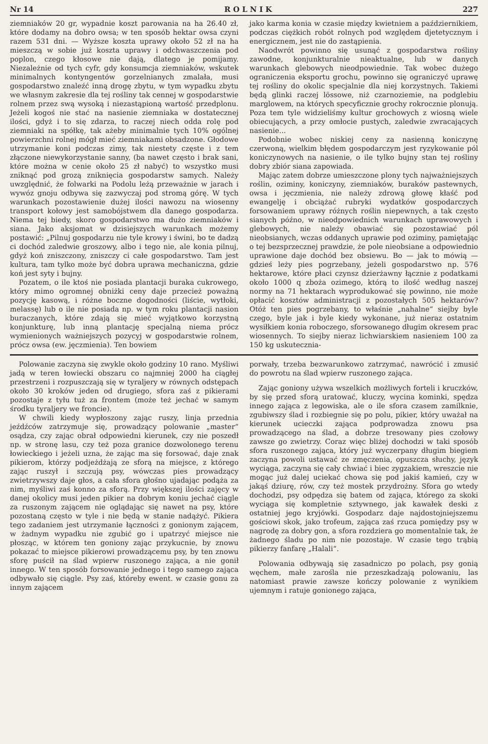Nr 14 R O L N I K 227
ziemniaków 20 gr, wypadnie koszt parowania na ha 26.40 zł, które dodamy na dobro owsa; w ten sposób hektar owsa czyni razem 531 dni. — Wyższe koszta uprawy około 52 zł na ha mieszczą w sobie już koszta uprawy i odchwaszczenia pod poplon, czego kłosowe nie dają, dlatego je pomijamy. Niezależnie od tych cyfr, gdy konsumcja ziemniaków, wskutek minimalnych kontyngentów gorzelnianych zmalała, musi gospodarstwo znaleźć inną drogę zbytu, w tym wypadku zbytu we własnym zakresie dla tej rośliny tak cennej w gospodarstwie rolnem przez swą wysoką i niezastąpioną wartość przedplonu. Jeżeli kogoś nie stać na nasienie ziemniaka w dostatecznej ilości, gdyż i to się zdarza, to raczej niech odda rolę pod ziemniaki na spółkę, tak ażeby minimalnie tych 10% ogólnej powierzchni rolnej mógł mieć ziemniakami obsadzone. Głodowe utrzymanie koni podczas zimy, tak niestety częste i z tem złączone niewykorzystanie sanny, (ba nawet często i brak sani, które można w cenie około 25 zł nabyć) to wszystko musi zniknąć pod grozą zniknięcia gospodarstw samych. Należy uwzględnić, że folwarki na Podolu leżą przeważnie w jarach i wywóz gnoju odbywa się zazwyczaj pod stromą górę. W tych warunkach pozostawienie dużej ilości nawozu na wiosenny transport kołowy jest samobójstwem dla danego gospodarza. Niema tej biedy, skoro gospodarstwo ma dużo ziemniaków i siana. Jako aksjomat w dzisiejszych warunkach możemy postawić: „Pilnuj gospodarzu nie tyle krowy i świni, bo te dadzą ci dochód zaledwie groszowy, albo i tego nie, ale konia pilnuj, gdyż koń zniszczony, zniszczy ci całe gospodarstwo. Tam jest kultura, tam tylko może być dobra uprawa mechaniczna, gdzie koń jest syty i bujny.
Pozatem, o ile ktoś nie posiada plantacji buraka cukrowego, który mimo ogromnej obniżki ceny daje przecież poważną pozycję kasową, i różne boczne dogodności (liście, wytłoki, melassę) lub o ile nie posiada np. w tym roku plantacji nasion buraczanych, które zdają się mieć wyjątkowo korzystną konjunkturę, lub inną plantację specjalną niema prócz wymienionych ważniejszych pozycyj w gospodarstwie rolnem, prócz owsa (ew. jęczmienia). Ten bowiem
jako karma konia w czasie między kwietniem a październikiem, podczas ciężkich robót rolnych pod względem djetetycznym i energicznem, jest nie do zastąpienia.
Naodwrót powinno się usunąć z gospodarstwa rośliny zawodne, konjunkturalnie nieaktualne, lub w danych warunkach glebowych nieodpowiednie. Tak wobec dużego ograniczenia eksportu grochu, powinno się ograniczyć uprawę tej rośliny do okolic specjalnie dla niej korzystnych. Takiemi będą glinki raczej lössowe, niż czarnoziemie, na podglebiu marglowem, na których specyficznie grochy rokrocznie plonują. Poza tem tyle widzieliśmy kultur grochowych z wiosną wiele obiecujących, a przy omłocie pustych, zaledwie zwracających nasienie...
Podobnie wobec niskiej ceny za nasienną koniczynę czerwoną, wielkim błędem gospodarczym jest ryzykowanie pól koniczynowych na nasienie, o ile tylko bujny stan tej rośliny dobry zbiór siana zapowiada.
Mając zatem dobrze umieszczone plony tych najważniejszych roślin, oziminy, koniczyny, ziemniaków, buraków pastewnych, owsa i jęczmienia, nie należy zdrową głowę kłaść pod ewangelję i obciążać rubryki wydatków gospodarczych forsowaniem uprawy różnych roślin niepewnych, a tak często sianych późno, w nieodpowiednich warunkach uprawowych i glebowych, nie należy obawiać się pozostawiać pól nieobsianych, wczas oddanych uprawie pod oziminy, pamiętając o tej bezsprzecznej prawdzie, że pole nieobsiane a odpowiednio uprawione daje dochód bez obsiewu. Bo — jak to mówią — gdzieś leży pies pogrzebany, jeżeli gospodarstwo np. 576 hektarowe, które płaci czynsz dzierżawny łącznie z podatkami około 1000 q zboża ozimego, którą to ilość według naszej normy na 71 hektarach wyprodukować się powinno, nie może opłacić kosztów administracji z pozostałych 505 hektarów? Otóż ten pies pogrzebany, to właśnie „nahalne“ siejby byle czego, byle jak i byle kiedy wykonane, już nieraz ostatnim wysiłkiem konia roboczego, sforsowanego długim okresem prac wiosennych. To siejby nieraz lichwiarskiem nasieniem 100 za 150 kg uskutecznia-
Polowanie zaczyna się zwykle około godziny 10 rano. Myśliwi jadą w teren łowiecki obszaru co najmniej 2000 ha ciągłej przestrzeni i rozpuszczają się w tyraljery w równych odstępach około 30 kroków jeden od drugiego, sfora zaś z pikierami pozostaje z tyłu tuż za frontem (może też jechać w samym środku tyraljery we froncie).
W chwili kiedy wypłoszony zając ruszy, linja przednia jeźdźców zatrzymuje się, prowadzący polowanie „master“ osądza, czy zając obrał odpowiedni kierunek, czy nie poszedł np. w stronę lasu, czy też poza granice dozwolonego terenu łowieckiego i jeżeli uzna, że zając ma się forsować, daje znak pikierom, którzy podjeżdżają ze sforą na miejsce, z którego zając ruszył i szczują psy, wówczas pies prowadzący zwietrzywszy daje głos, a cała sfora głośno ujadając podąża za nim, myśliwi zaś konno za sforą. Przy większej ilości zajęcy w danej okolicy musi jeden pikier na dobrym koniu jechać ciągle za ruszonym zającem nie oglądając się nawet na psy, które pozostaną często w tyle i nie będą w stanie nadążyć. Pikiera tego zadaniem jest utrzymanie łączności z gonionym zającem, w żadnym wypadku nie zgubić go i upatrzyć miejsce nie płosząc, w którem ten goniony zając przykucnie, by znowu pokazać to miejsce pikierowi prowadzącemu psy, by ten znowu sforę puścił na ślad wpierw ruszonego zająca, a nie gonił innego. W ten sposób forsowanie jednego i tego samego zająca odbywało się ciągle. Psy zaś, któreby ewent. w czasie gonu za innym zającem
porwały, trzeba bezwarunkowo zatrzymać, nawrócić i zmusić do powrotu na ślad wpierw ruszonego zająca.
Zając goniony używa wszelkich możliwych forteli i kruczków, by się przed sforą uratować, kluczy, wycina kominki, spędza innego zająca z legowiska, ale o ile sfora czasem zamilknie, zgubiwszy ślad i rozbiegnie się po polu, pikier, który uważał na kierunek ucieczki zająca podprowadza znowu psa prowadzącego na ślad, a dobrze tresowany pies czołowy zawsze go zwietrzy. Coraz więc bliżej dochodzi w taki sposób sfora ruszonego zająca, który już wyczerpany długim biegiem zaczyna powoli ustawać ze zmęczenia, opuszcza słuchy, język wyciąga, zaczyna się cały chwiać i biec zygzakiem, wreszcie nie mogąc już dalej uciekać chowa się pod jakiś kamień, czy w jakąś dziurę, rów, czy też mostek przydrożny. Sfora go wtedy dochodzi, psy odpędza się batem od zająca, którego za skoki wyciąga się kompletnie sztywnego, jak kawałek deski z ostatniej jego kryjówki. Gospodarz daje najdostojniejszemu gościowi skok, jako trofeum, zająca zaś rzuca pomiędzy psy w nagrodę za dobry gon, a sfora rozdziera go momentalnie tak, że żadnego śladu po nim nie pozostaje. W czasie tego trąbią pikierzy fanfarę „Halali“.
Polowania odbywają się zasadniczo po polach, psy gonią węchem, małe zarośla nie przeszkadzają polowaniu, las natomiast prawie zawsze kończy polowanie z wynikiem ujemnym i ratuje gonionego zająca,